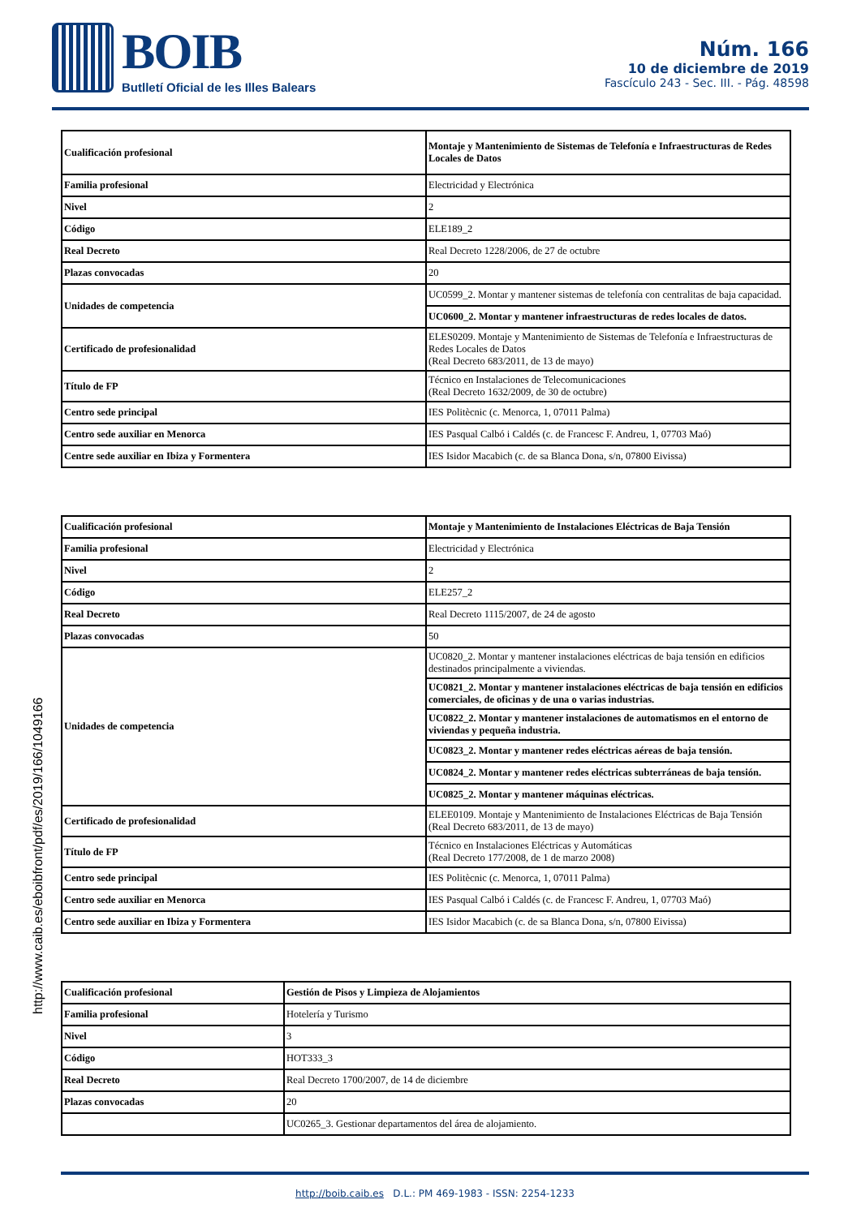BOIB
Butlletí Oficial de les Illes Balears
Núm. 166
10 de diciembre de 2019
Fascículo 243 - Sec. III. - Pág. 48598
http://www.caib.es/eboibfront/pdf/es/2019/166/1049166
| Cualificación profesional | Montaje y Mantenimiento de Sistemas de Telefonía e Infraestructuras de Redes Locales de Datos |
| Familia profesional | Electricidad y Electrónica |
| Nivel | 2 |
| Código | ELE189_2 |
| Real Decreto | Real Decreto 1228/2006, de 27 de octubre |
| Plazas convocadas | 20 |
| Unidades de competencia | UC0599_2. Montar y mantener sistemas de telefonía con centralitas de baja capacidad. |
| | UC0600_2. Montar y mantener infraestructuras de redes locales de datos. |
| Certificado de profesionalidad | ELES0209. Montaje y Mantenimiento de Sistemas de Telefonía e Infraestructuras de Redes Locales de Datos (Real Decreto 683/2011, de 13 de mayo) |
| Título de FP | Técnico en Instalaciones de Telecomunicaciones (Real Decreto 1632/2009, de 30 de octubre) |
| Centro sede principal | IES Politècnic (c. Menorca, 1, 07011 Palma) |
| Centro sede auxiliar en Menorca | IES Pasqual Calbó i Caldés (c. de Francesc F. Andreu, 1, 07703 Maó) |
| Centre sede auxiliar en Ibiza y Formentera | IES Isidor Macabich (c. de sa Blanca Dona, s/n, 07800 Eivissa) |
| Cualificación profesional | Montaje y Mantenimiento de Instalaciones Eléctricas de Baja Tensión |
| Familia profesional | Electricidad y Electrónica |
| Nivel | 2 |
| Código | ELE257_2 |
| Real Decreto | Real Decreto 1115/2007, de 24 de agosto |
| Plazas convocadas | 50 |
| Unidades de competencia | UC0820_2. Montar y mantener instalaciones eléctricas de baja tensión en edificios destinados principalmente a viviendas. |
| | UC0821_2. Montar y mantener instalaciones eléctricas de baja tensión en edificios comerciales, de oficinas y de una o varias industrias. |
| | UC0822_2. Montar y mantener instalaciones de automatismos en el entorno de viviendas y pequeña industria. |
| | UC0823_2. Montar y mantener redes eléctricas aéreas de baja tensión. |
| | UC0824_2. Montar y mantener redes eléctricas subterráneas de baja tensión. |
| | UC0825_2. Montar y mantener máquinas eléctricas. |
| Certificado de profesionalidad | ELEE0109. Montaje y Mantenimiento de Instalaciones Eléctricas de Baja Tensión (Real Decreto 683/2011, de 13 de mayo) |
| Título de FP | Técnico en Instalaciones Eléctricas y Automáticas (Real Decreto 177/2008, de 1 de marzo 2008) |
| Centro sede principal | IES Politècnic (c. Menorca, 1, 07011 Palma) |
| Centro sede auxiliar en Menorca | IES Pasqual Calbó i Caldés (c. de Francesc F. Andreu, 1, 07703 Maó) |
| Centro sede auxiliar en Ibiza y Formentera | IES Isidor Macabich (c. de sa Blanca Dona, s/n, 07800 Eivissa) |
| Cualificación profesional | Gestión de Pisos y Limpieza de Alojamientos |
| Familia profesional | Hotelería y Turismo |
| Nivel | 3 |
| Código | HOT333_3 |
| Real Decreto | Real Decreto 1700/2007, de 14 de diciembre |
| Plazas convocadas | 20 |
| | UC0265_3. Gestionar departamentos del área de alojamiento. |
http://boib.caib.es D.L.: PM 469-1983 - ISSN: 2254-1233